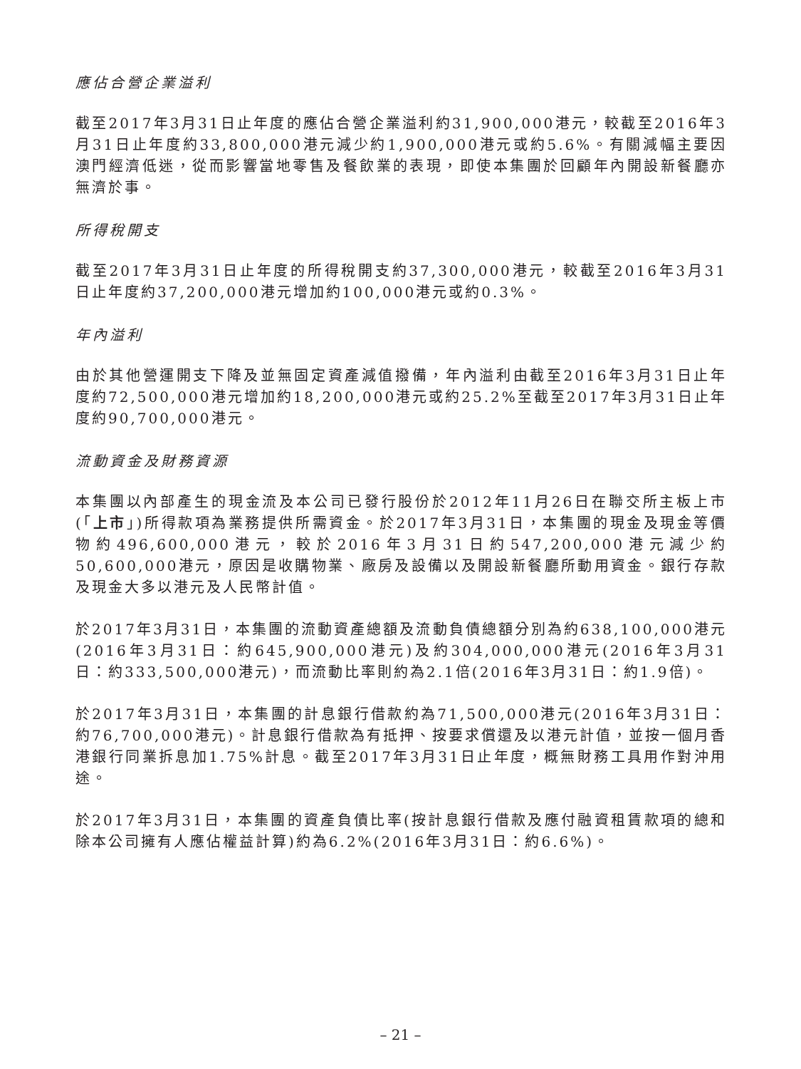應佔合營企業溢利
截至2017年3月31日止年度的應佔合營企業溢利約31,900,000港元，較截至2016年3月31日止年度約33,800,000港元減少約1,900,000港元或約5.6%。有關減幅主要因澳門經濟低迷，從而影響當地零售及餐飲業的表現，即使本集團於回顧年內開設新餐廳亦無濟於事。
所得稅開支
截至2017年3月31日止年度的所得稅開支約37,300,000港元，較截至2016年3月31日止年度約37,200,000港元增加約100,000港元或約0.3%。
年內溢利
由於其他營運開支下降及並無固定資產減值撥備，年內溢利由截至2016年3月31日止年度約72,500,000港元增加約18,200,000港元或約25.2%至截至2017年3月31日止年度約90,700,000港元。
流動資金及財務資源
本集團以內部產生的現金流及本公司已發行股份於2012年11月26日在聯交所主板上市(「上市」)所得款項為業務提供所需資金。於2017年3月31日，本集團的現金及現金等價物約496,600,000港元，較於2016年3月31日約547,200,000港元減少約50,600,000港元，原因是收購物業、廠房及設備以及開設新餐廳所動用資金。銀行存款及現金大多以港元及人民幣計值。
於2017年3月31日，本集團的流動資產總額及流動負債總額分別為約638,100,000港元(2016年3月31日：約645,900,000港元)及約304,000,000港元(2016年3月31日：約333,500,000港元)，而流動比率則約為2.1倍(2016年3月31日：約1.9倍)。
於2017年3月31日，本集團的計息銀行借款約為71,500,000港元(2016年3月31日：約76,700,000港元)。計息銀行借款為有抵押、按要求償還及以港元計值，並按一個月香港銀行同業拆息加1.75%計息。截至2017年3月31日止年度，概無財務工具用作對沖用途。
於2017年3月31日，本集團的資產負債比率(按計息銀行借款及應付融資租賃款項的總和除本公司擁有人應佔權益計算)約為6.2%(2016年3月31日：約6.6%)。
– 21 –